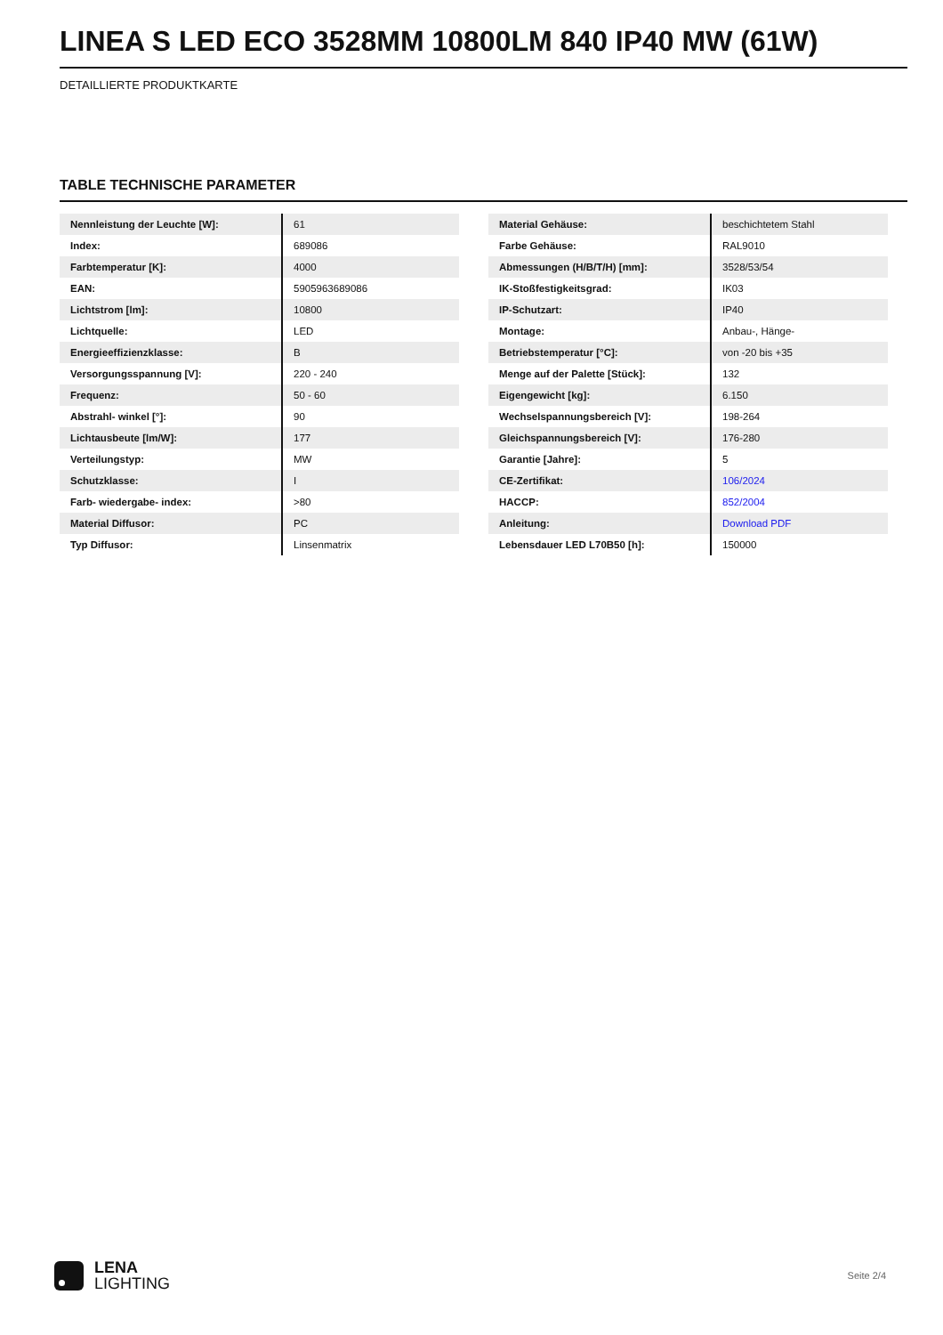LINEA S LED ECO 3528MM 10800LM 840 IP40 MW (61W)
DETAILLIERTE PRODUKTKARTE
TABLE TECHNISCHE PARAMETER
| Nennleistung der Leuchte [W]: | 61 |
| Index: | 689086 |
| Farbtemperatur [K]: | 4000 |
| EAN: | 5905963689086 |
| Lichtstrom [lm]: | 10800 |
| Lichtquelle: | LED |
| Energieeffizienzklasse: | B |
| Versorgungsspannung [V]: | 220 - 240 |
| Frequenz: | 50 - 60 |
| Abstrahl- winkel [°]: | 90 |
| Lichtausbeute [lm/W]: | 177 |
| Verteilungstyp: | MW |
| Schutzklasse: | I |
| Farb- wiedergabe- index: | >80 |
| Material Diffusor: | PC |
| Typ Diffusor: | Linsenmatrix |
| Material Gehäuse: | beschichtetem Stahl |
| Farbe Gehäuse: | RAL9010 |
| Abmessungen (H/B/T/H) [mm]: | 3528/53/54 |
| IK-Stoßfestigkeitsgrad: | IK03 |
| IP-Schutzart: | IP40 |
| Montage: | Anbau-, Hänge- |
| Betriebstemperatur [°C]: | von -20 bis +35 |
| Menge auf der Palette [Stück]: | 132 |
| Eigengewicht [kg]: | 6.150 |
| Wechselspannungsbereich [V]: | 198-264 |
| Gleichspannungsbereich [V]: | 176-280 |
| Garantie [Jahre]: | 5 |
| CE-Zertifikat: | 106/2024 |
| HACCP: | 852/2004 |
| Anleitung: | Download PDF |
| Lebensdauer LED L70B50 [h]: | 150000 |
LENA
LIGHTING
Seite 2/4